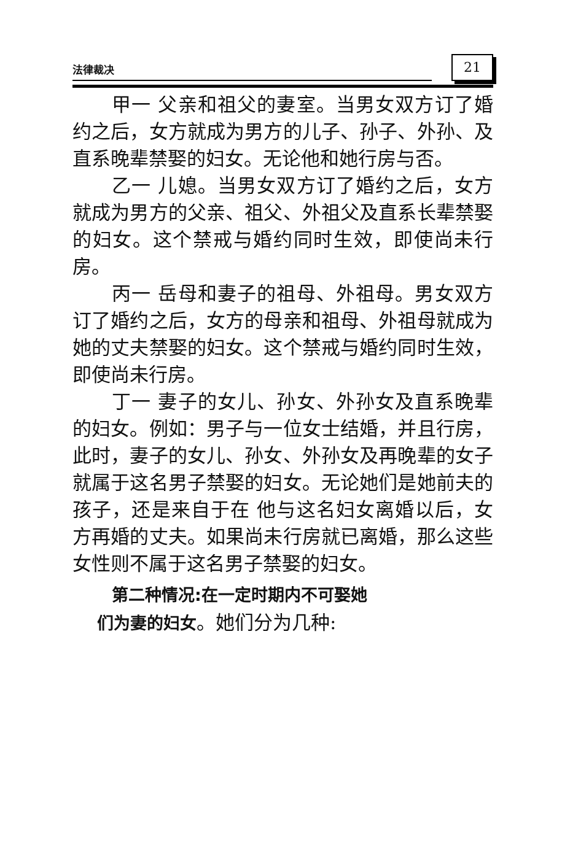法律裁决
21
甲一 父亲和祖父的妻室。当男女双方订了婚约之后，女方就成为男方的儿子、孙子、外孙、及直系晚辈禁娶的妇女。无论他和她行房与否。
乙一 儿媳。当男女双方订了婚约之后，女方就成为男方的父亲、祖父、外祖父及直系长辈禁娶的妇女。这个禁戒与婚约同时生效，即使尚未行房。
丙一 岳母和妻子的祖母、外祖母。男女双方订了婚约之后，女方的母亲和祖母、外祖母就成为她的丈夫禁娶的妇女。这个禁戒与婚约同时生效，即使尚未行房。
丁一 妻子的女儿、孙女、外孙女及直系晚辈的妇女。例如：男子与一位女士结婚，并且行房，此时，妻子的女儿、孙女、外孙女及再晚辈的女子就属于这名男子禁娶的妇女。无论她们是她前夫的孩子，还是来自于在 他与这名妇女离婚以后，女方再婚的丈夫。如果尚未行房就已离婚，那么这些女性则不属于这名男子禁娶的妇女。
第二种情况:在一定时期内不可娶她
们为妻的妇女。她们分为几种: